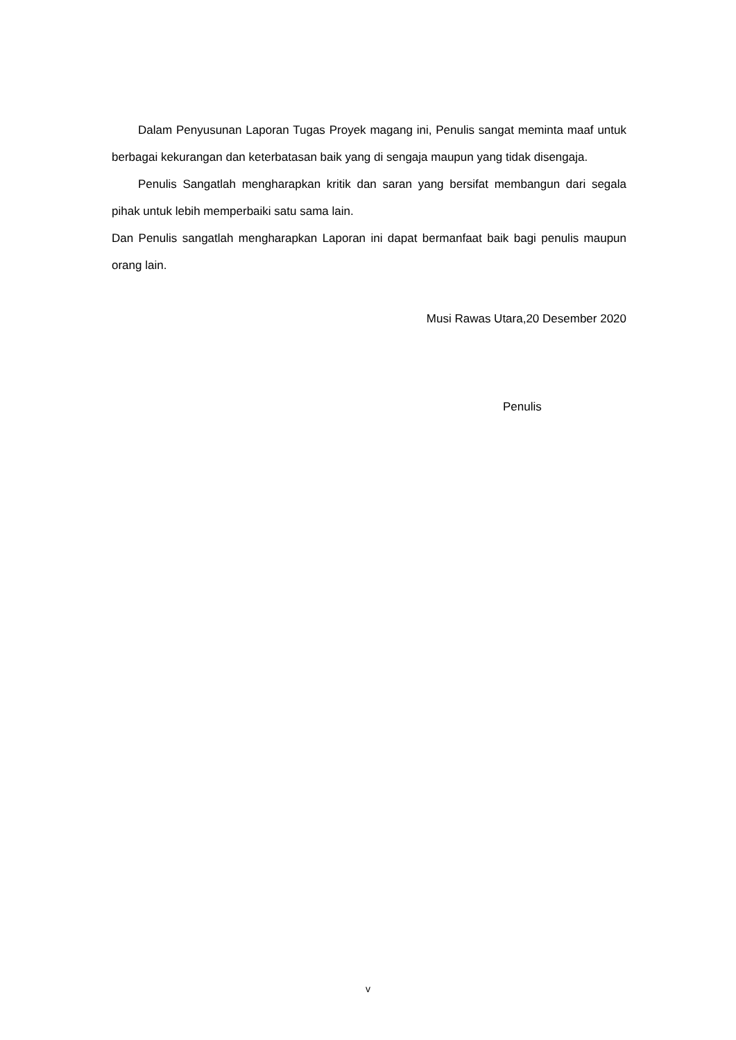Dalam Penyusunan Laporan Tugas Proyek magang ini, Penulis sangat meminta maaf untuk berbagai kekurangan dan keterbatasan baik yang di sengaja maupun yang tidak disengaja.
Penulis Sangatlah mengharapkan kritik dan saran yang bersifat membangun dari segala pihak untuk lebih memperbaiki satu sama lain.
Dan Penulis sangatlah mengharapkan Laporan ini dapat bermanfaat baik bagi penulis maupun orang lain.
Musi Rawas Utara,20 Desember 2020
Penulis
v